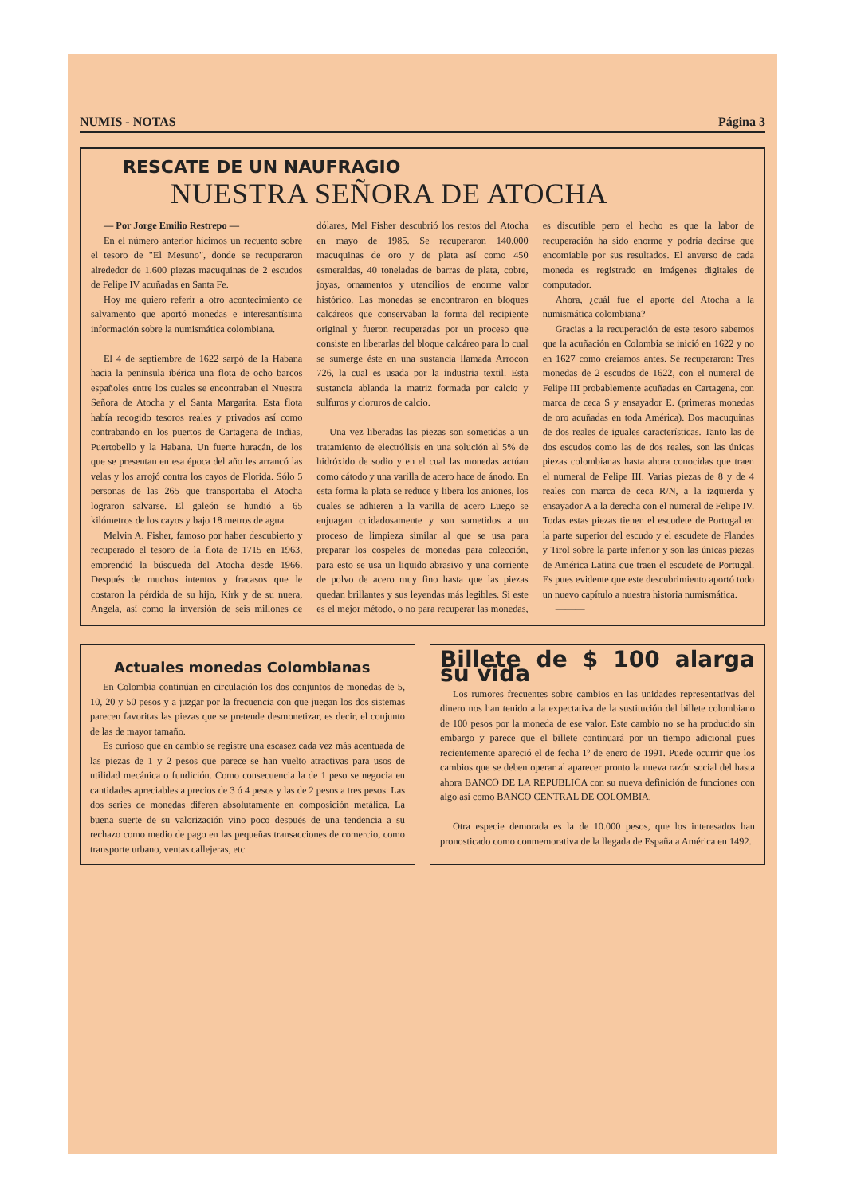NUMIS - NOTAS Página 3
RESCATE DE UN NAUFRAGIO
NUESTRA SEÑORA DE ATOCHA
— Por Jorge Emilio Restrepo —
En el número anterior hicimos un recuento sobre el tesoro de "El Mesuno", donde se recuperaron alrededor de 1.600 piezas macuquinas de 2 escudos de Felipe IV acuñadas en Santa Fe.
Hoy me quiero referir a otro acontecimiento de salvamento que aportó monedas e interesantísima información sobre la numismática colombiana.
El 4 de septiembre de 1622 sarpó de la Habana hacia la península ibérica una flota de ocho barcos españoles entre los cuales se encontraban el Nuestra Señora de Atocha y el Santa Margarita. Esta flota había recogido tesoros reales y privados así como contrabando en los puertos de Cartagena de Indias, Puertobello y la Habana. Un fuerte huracán, de los que se presentan en esa época del año les arrancó las velas y los arrojó contra los cayos de Florida. Sólo 5 personas de las 265 que transportaba el Atocha lograron salvarse. El galeón se hundió a 65 kilómetros de los cayos y bajo 18 metros de agua.
Melvin A. Fisher, famoso por haber descubierto y recuperado el tesoro de la flota de 1715 en 1963, emprendió la búsqueda del Atocha desde 1966. Después de muchos intentos y fracasos que le costaron la pérdida de su hijo, Kirk y de su nuera, Angela, así como la inversión de seis millones de dólares, Mel Fisher descubrió los restos del Atocha en mayo de 1985. Se recuperaron 140.000 macuquinas de oro y de plata así como 450 esmeraldas, 40 toneladas de barras de plata, cobre, joyas, ornamentos y utencilios de enorme valor histórico. Las monedas se encontraron en bloques calcáreos que conservaban la forma del recipiente original y fueron recuperadas por un proceso que consiste en liberarlas del bloque calcáreo para lo cual se sumerge éste en una sustancia llamada Arrocon 726, la cual es usada por la industria textil. Esta sustancia ablanda la matriz formada por calcio y sulfuros y cloruros de calcio.
Una vez liberadas las piezas son sometidas a un tratamiento de electrólisis en una solución al 5% de hidróxido de sodio y en el cual las monedas actúan como cátodo y una varilla de acero hace de ánodo. En esta forma la plata se reduce y libera los aniones, los cuales se adhieren a la varilla de acero Luego se enjuagan cuidadosamente y son sometidos a un proceso de limpieza similar al que se usa para preparar los cospeles de monedas para colección, para esto se usa un liquido abrasivo y una corriente de polvo de acero muy fino hasta que las piezas quedan brillantes y sus leyendas más legibles. Si este es el mejor método, o no para recuperar las monedas, es discutible pero el hecho es que la labor de recuperación ha sido enorme y podría decirse que encomiable por sus resultados. El anverso de cada moneda es registrado en imágenes digitales de computador.
Ahora, ¿cuál fue el aporte del Atocha a la numismática colombiana?
Gracias a la recuperación de este tesoro sabemos que la acuñación en Colombia se inició en 1622 y no en 1627 como creíamos antes. Se recuperaron: Tres monedas de 2 escudos de 1622, con el numeral de Felipe III probablemente acuñadas en Cartagena, con marca de ceca S y ensayador E. (primeras monedas de oro acuñadas en toda América). Dos macuquinas de dos reales de iguales características. Tanto las de dos escudos como las de dos reales, son las únicas piezas colombianas hasta ahora conocidas que traen el numeral de Felipe III. Varias piezas de 8 y de 4 reales con marca de ceca R/N, a la izquierda y ensayador A a la derecha con el numeral de Felipe IV. Todas estas piezas tienen el escudete de Portugal en la parte superior del escudo y el escudete de Flandes y Tirol sobre la parte inferior y son las únicas piezas de América Latina que traen el escudete de Portugal. Es pues evidente que este descubrimiento aportó todo un nuevo capítulo a nuestra historia numismática.
———
Actuales monedas Colombianas
En Colombia continúan en circulación los dos conjuntos de monedas de 5, 10, 20 y 50 pesos y a juzgar por la frecuencia con que juegan los dos sistemas parecen favoritas las piezas que se pretende desmonetizar, es decir, el conjunto de las de mayor tamaño.
Es curioso que en cambio se registre una escasez cada vez más acentuada de las piezas de 1 y 2 pesos que parece se han vuelto atractivas para usos de utilidad mecánica o fundición. Como consecuencia la de 1 peso se negocia en cantidades apreciables a precios de 3 ó 4 pesos y las de 2 pesos a tres pesos. Las dos series de monedas diferen absolutamente en composición metálica. La buena suerte de su valorización vino poco después de una tendencia a su rechazo como medio de pago en las pequeñas transacciones de comercio, como transporte urbano, ventas callejeras, etc.
Billete de $ 100 alarga su vida
Los rumores frecuentes sobre cambios en las unidades representativas del dinero nos han tenido a la expectativa de la sustitución del billete colombiano de 100 pesos por la moneda de ese valor. Este cambio no se ha producido sin embargo y parece que el billete continuará por un tiempo adicional pues recientemente apareció el de fecha 1º de enero de 1991. Puede ocurrir que los cambios que se deben operar al aparecer pronto la nueva razón social del hasta ahora BANCO DE LA REPUBLICA con su nueva definición de funciones con algo así como BANCO CENTRAL DE COLOMBIA.
Otra especie demorada es la de 10.000 pesos, que los interesados han pronosticado como conmemorativa de la llegada de España a América en 1492.